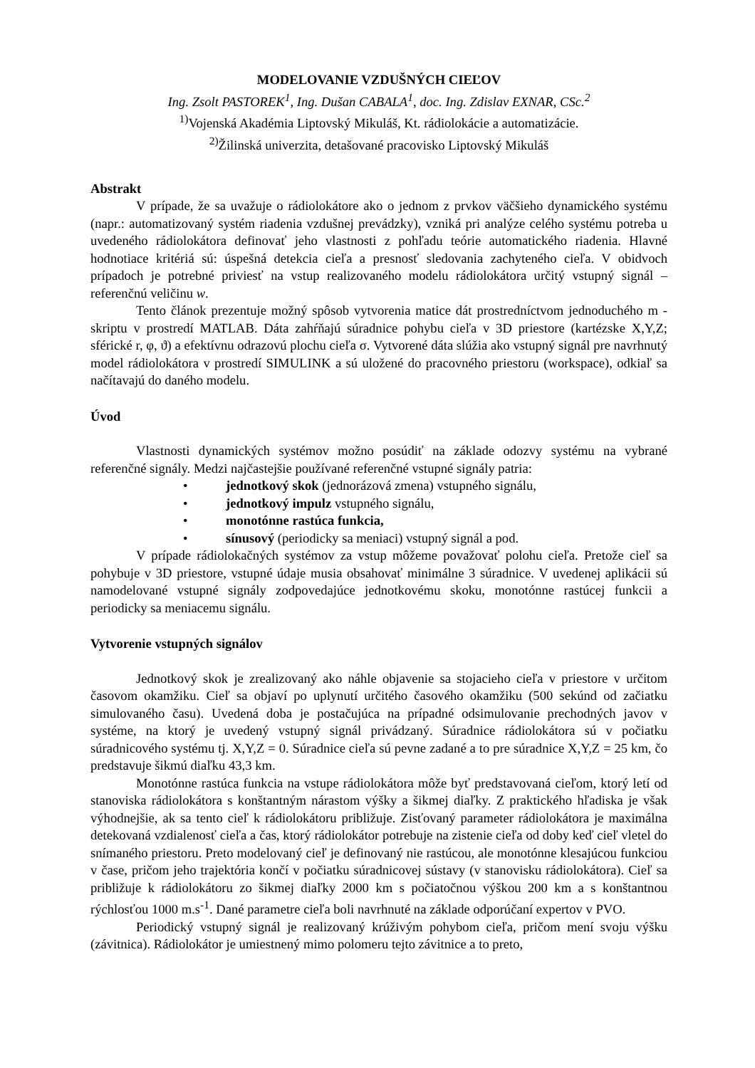MODELOVANIE VZDUŠNÝCH CIEĽOV
Ing. Zsolt PASTOREK<sup>1</sup>, Ing. Dušan CABALA<sup>1</sup>, doc. Ing. Zdislav EXNAR, CSc.<sup>2</sup>
<sup>1)</sup> Vojenská Akadémia Liptovský Mikuláš, Kt. rádiolokácie a automatizácie.
<sup>2)</sup> Žilinská univerzita, detašované pracovisko Liptovský Mikuláš
Abstrakt
V prípade, že sa uvažuje o rádiolokátore ako o jednom z prvkov väčšieho dynamického systému (napr.: automatizovaný systém riadenia vzdušnej prevádzky), vzniká pri analýze celého systému potreba u uvedeného rádiolokátora definovať jeho vlastnosti z pohľadu teórie automatického riadenia. Hlavné hodnotiace kritériá sú: úspešná detekcia cieľa a presnosť sledovania zachyteného cieľa. V obidvoch prípadoch je potrebné priviesť na vstup realizovaného modelu rádiolokátora určitý vstupný signál – referenčnú veličinu w.
Tento článok prezentuje možný spôsob vytvorenia matice dát prostredníctvom jednoduchého m - skriptu v prostredí MATLAB. Dáta zahŕňajú súradnice pohybu cieľa v 3D priestore (kartézske X,Y,Z; sférické r, φ, ϑ) a efektívnu odrazovú plochu cieľa σ. Vytvorené dáta slúžia ako vstupný signál pre navrhnutý model rádiolokátora v prostredí SIMULINK a sú uložené do pracovného priestoru (workspace), odkiaľ sa načítavajú do daného modelu.
Úvod
Vlastnosti dynamických systémov možno posúdiť na základe odozvy systému na vybrané referenčné signály. Medzi najčastejšie používané referenčné vstupné signály patria:
• jednotkový skok (jednorázová zmena) vstupného signálu,
• jednotkový impulz vstupného signálu,
• monotónne rastúca funkcia,
• sínusový (periodicky sa meniaci) vstupný signál a pod.
V prípade rádiolokačných systémov za vstup môžeme považovať polohu cieľa. Pretože cieľ sa pohybuje v 3D priestore, vstupné údaje musia obsahovať minimálne 3 súradnice. V uvedenej aplikácii sú namodelované vstupné signály zodpovedajúce jednotkovému skoku, monotónne rastúcej funkcii a periodicky sa meniacemu signálu.
Vytvorenie vstupných signálov
Jednotkový skok je zrealizovaný ako náhle objavenie sa stojacieho cieľa v priestore v určitom časovom okamžiku. Cieľ sa objaví po uplynutí určitého časového okamžiku (500 sekúnd od začiatku simulovaného času). Uvedená doba je postačujúca na prípadné odsimulovanie prechodných javov v systéme, na ktorý je uvedený vstupný signál privádzaný. Súradnice rádiolokátora sú v počiatku súradnicového systému tj. X,Y,Z = 0. Súradnice cieľa sú pevne zadané a to pre súradnice X,Y,Z = 25 km, čo predstavuje šikmú diaľku 43,3 km.
Monotónne rastúca funkcia na vstupe rádiolokátora môže byť predstavovaná cieľom, ktorý letí od stanoviska rádiolokátora s konštantným nárastom výšky a šikmej diaľky. Z praktického hľadiska je však výhodnejšie, ak sa tento cieľ k rádiolokátoru približuje. Zisťovaný parameter rádiolokátora je maximálna detekovaná vzdialenosť cieľa a čas, ktorý rádiolokátor potrebuje na zistenie cieľa od doby keď cieľ vletel do snímaného priestoru. Preto modelovaný cieľ je definovaný nie rastúcou, ale monotónne klesajúcou funkciou v čase, pričom jeho trajektória končí v počiatku súradnicovej sústavy (v stanovisku rádiolokátora). Cieľ sa približuje k rádiolokátoru zo šikmej diaľky 2000 km s počiatočnou výškou 200 km a s konštantnou rýchlosťou 1000 m.s<sup>-1</sup>. Dané parametre cieľa boli navrhnuté na základe odporúčaní expertov v PVO.
Periodický vstupný signál je realizovaný krúživým pohybom cieľa, pričom mení svoju výšku (závitnica). Rádiolokátor je umiestnený mimo polomeru tejto závitnice a to preto,